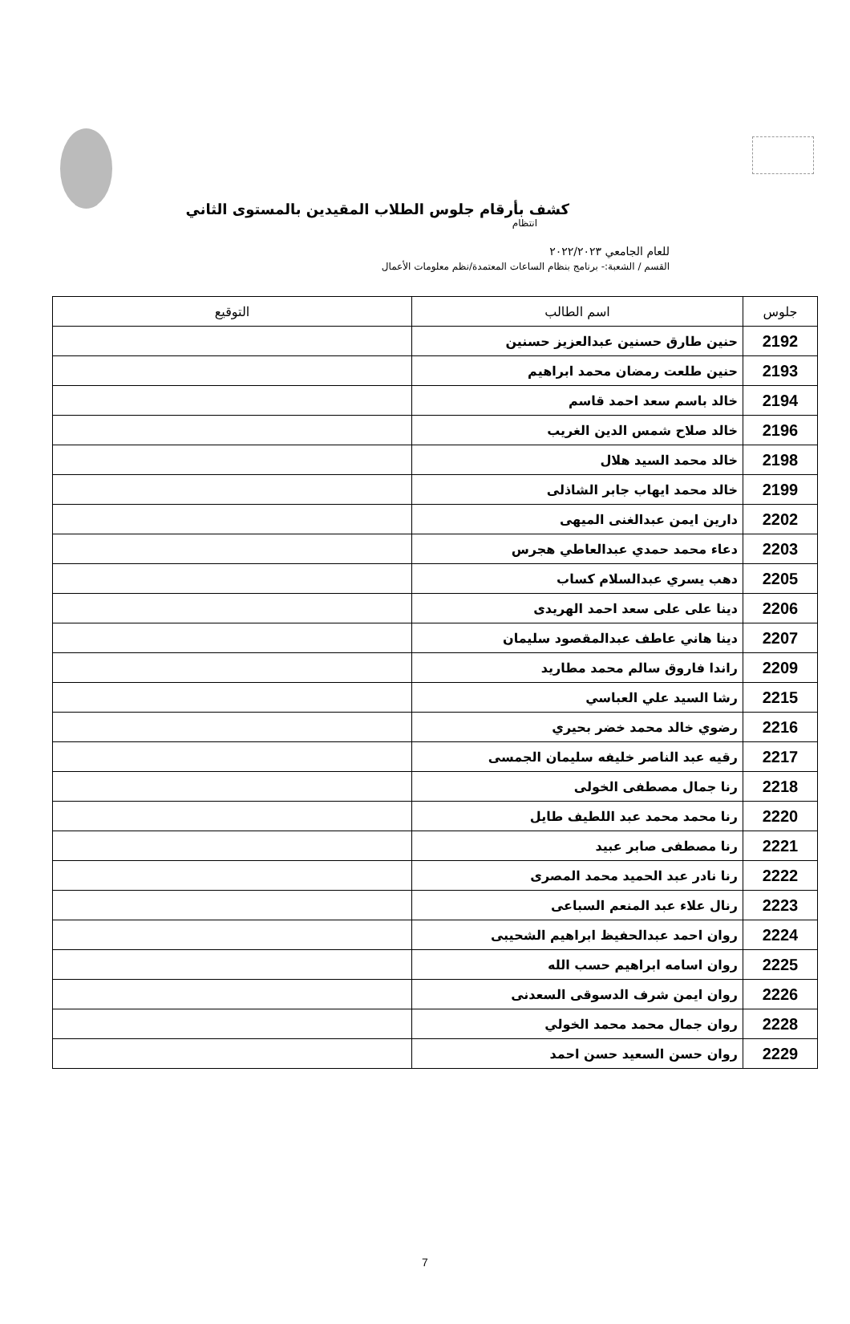كشف بأرقام جلوس الطلاب المقيدين بالمستوى الثاني
انتظام
للعام الجامعي ٢٠٢٢/٢٠٢٣
القسم / الشعبة:- برنامج بنظام الساعات المعتمدة/نظم معلومات الأعمال
| جلوس | اسم الطالب | التوقيع |
| --- | --- | --- |
| 2192 | حنين طارق حسنين عبدالعزيز حسنين | |
| 2193 | حنين طلعت رمضان محمد ابراهيم | |
| 2194 | خالد باسم سعد احمد قاسم | |
| 2196 | خالد صلاح شمس الدين الغريب | |
| 2198 | خالد محمد السيد هلال | |
| 2199 | خالد محمد ايهاب جابر الشاذلى | |
| 2202 | دارين ايمن عبدالغنى الميهى | |
| 2203 | دعاء محمد حمدي عبدالعاطي هجرس | |
| 2205 | دهب يسري عبدالسلام كساب | |
| 2206 | دينا على على سعد احمد الهريدى | |
| 2207 | دينا هاني عاطف عبدالمقصود سليمان | |
| 2209 | راندا فاروق سالم محمد مطاريد | |
| 2215 | رشا السيد علي العباسي | |
| 2216 | رضوي خالد محمد خضر بحيري | |
| 2217 | رقيه عبد الناصر خليفه سليمان الجمسى | |
| 2218 | رنا جمال مصطفى الخولى | |
| 2220 | رنا محمد محمد عبد اللطيف طايل | |
| 2221 | رنا مصطفى صابر عبيد | |
| 2222 | رنا نادر عبد الحميد محمد المصرى | |
| 2223 | رنال علاء عبد المنعم السباعى | |
| 2224 | روان احمد عبدالحفيظ ابراهيم الشحيبى | |
| 2225 | روان اسامه ابراهيم حسب الله | |
| 2226 | روان ايمن شرف الدسوقى السعدنى | |
| 2228 | روان جمال محمد محمد الخولي | |
| 2229 | روان حسن السعيد حسن احمد | |
7